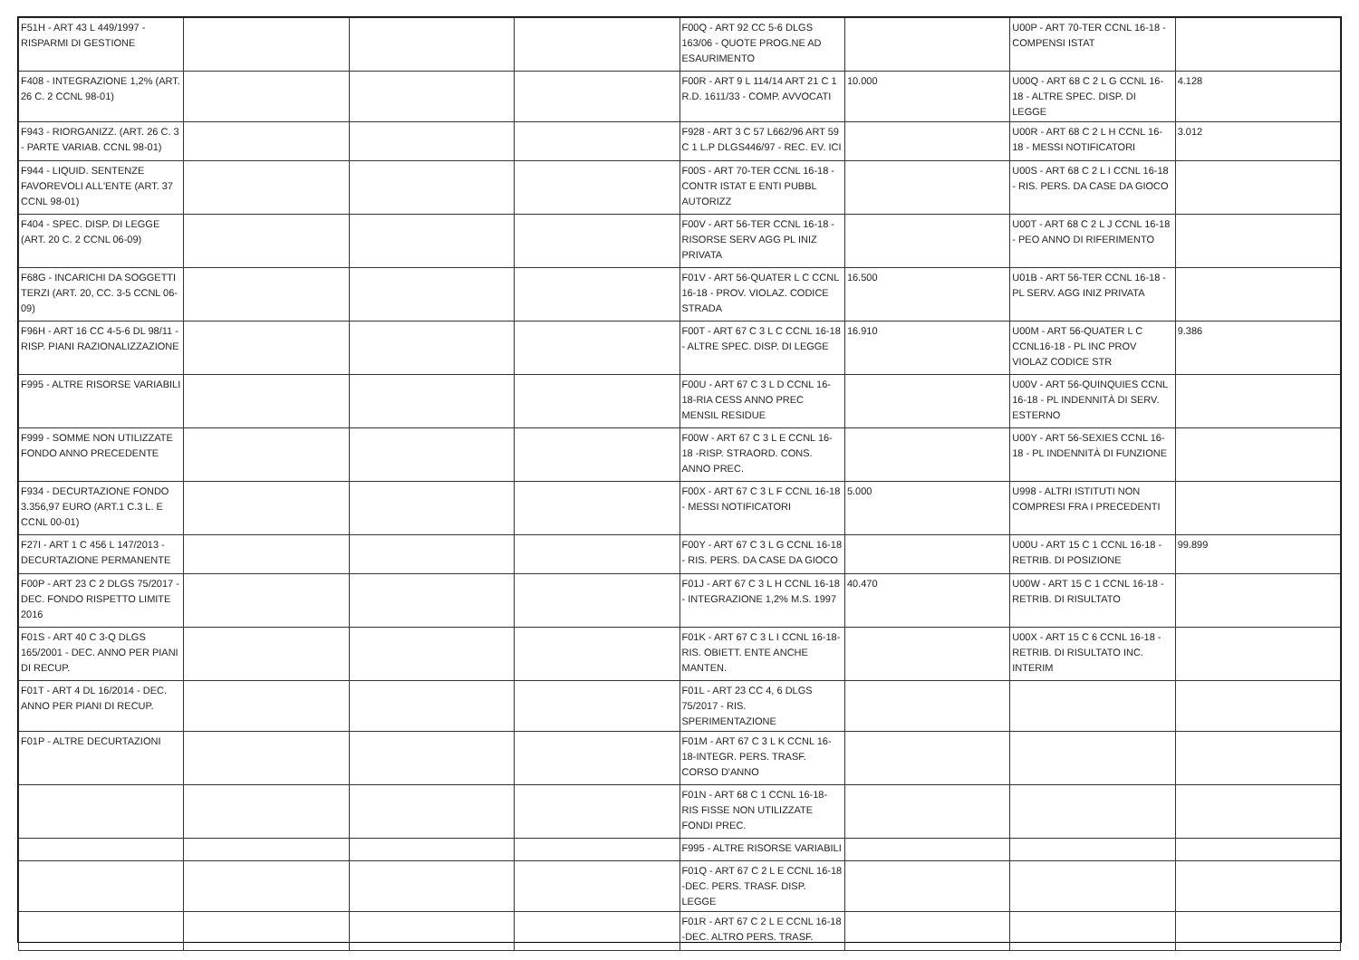| F51H - ART 43 L 449/1997 - RISPARMI DI GESTIONE | | | | F00Q - ART 92 CC 5-6 DLGS 163/06 - QUOTE PROG.NE AD ESAURIMENTO | | U00P - ART 70-TER CCNL 16-18 - COMPENSI ISTAT | |
| F408 - INTEGRAZIONE 1,2% (ART. 26 C. 2 CCNL 98-01) | | | | F00R - ART 9 L 114/14 ART 21 C 1 R.D. 1611/33 - COMP. AVVOCATI | 10.000 | U00Q - ART 68 C 2 L G CCNL 16-18 - ALTRE SPEC. DISP. DI LEGGE | 4.128 |
| F943 - RIORGANIZZ. (ART. 26 C. 3 - PARTE VARIAB. CCNL 98-01) | | | | F928 - ART 3 C 57 L662/96 ART 59 C 1 L.P DLGS446/97 - REC. EV. ICI | | U00R - ART 68 C 2 L H CCNL 16-18 - MESSI NOTIFICATORI | 3.012 |
| F944 - LIQUID. SENTENZE FAVOREVOLI ALL'ENTE (ART. 37 CCNL 98-01) | | | | F00S - ART 70-TER CCNL 16-18 - CONTR ISTAT E ENTI PUBBL AUTORIZZ | | U00S - ART 68 C 2 L I CCNL 16-18 - RIS. PERS. DA CASE DA GIOCO | |
| F404 - SPEC. DISP. DI LEGGE (ART. 20 C. 2 CCNL 06-09) | | | | F00V - ART 56-TER CCNL 16-18 - RISORSE SERV AGG PL INIZ PRIVATA | | U00T - ART 68 C 2 L J CCNL 16-18 - PEO ANNO DI RIFERIMENTO | |
| F68G - INCARICHI DA SOGGETTI TERZI (ART. 20, CC. 3-5 CCNL 06-09) | | | | F01V - ART 56-QUATER L C CCNL 16-18 - PROV. VIOLAZ. CODICE STRADA | 16.500 | U01B - ART 56-TER CCNL 16-18 - PL SERV. AGG INIZ PRIVATA | |
| F96H - ART 16 CC 4-5-6 DL 98/11 - RISP. PIANI RAZIONALIZZAZIONE | | | | F00T - ART 67 C 3 L C CCNL 16-18 - ALTRE SPEC. DISP. DI LEGGE | 16.910 | U00M - ART 56-QUATER L C CCNL16-18 - PL INC PROV VIOLAZ CODICE STR | 9.386 |
| F995 - ALTRE RISORSE VARIABILI | | | | F00U - ART 67 C 3 L D CCNL 16-18-RIA CESS ANNO PREC MENSIL RESIDUE | | U00V - ART 56-QUINQUIES CCNL 16-18 - PL INDENNITÀ DI SERV. ESTERNO | |
| F999 - SOMME NON UTILIZZATE FONDO ANNO PRECEDENTE | | | | F00W - ART 67 C 3 L E CCNL 16-18 -RISP. STRAORD. CONS. ANNO PREC. | | U00Y - ART 56-SEXIES CCNL 16-18 - PL INDENNITÀ DI FUNZIONE | |
| F934 - DECURTAZIONE FONDO 3.356,97 EURO (ART.1 C.3 L. E CCNL 00-01) | | | | F00X - ART 67 C 3 L F CCNL 16-18 - MESSI NOTIFICATORI | 5.000 | U998 - ALTRI ISTITUTI NON COMPRESI FRA I PRECEDENTI | |
| F27I - ART 1 C 456 L 147/2013 - DECURTAZIONE PERMANENTE | | | | F00Y - ART 67 C 3 L G CCNL 16-18 - RIS. PERS. DA CASE DA GIOCO | | U00U - ART 15 C 1 CCNL 16-18 - RETRIB. DI POSIZIONE | 99.899 |
| F00P - ART 23 C 2 DLGS 75/2017 - DEC. FONDO RISPETTO LIMITE 2016 | | | | F01J - ART 67 C 3 L H CCNL 16-18 - INTEGRAZIONE 1,2% M.S. 1997 | 40.470 | U00W - ART 15 C 1 CCNL 16-18 - RETRIB. DI RISULTATO | |
| F01S - ART 40 C 3-Q DLGS 165/2001 - DEC. ANNO PER PIANI DI RECUP. | | | | F01K - ART 67 C 3 L I CCNL 16-18-RIS. OBIETT. ENTE ANCHE MANTEN. | | U00X - ART 15 C 6 CCNL 16-18 - RETRIB. DI RISULTATO INC. INTERIM | |
| F01T - ART 4 DL 16/2014 - DEC. ANNO PER PIANI DI RECUP. | | | | F01L - ART 23 CC 4, 6 DLGS 75/2017 - RIS. SPERIMENTAZIONE | | | |
| F01P - ALTRE DECURTAZIONI | | | | F01M - ART 67 C 3 L K CCNL 16-18-INTEGR. PERS. TRASF. CORSO D'ANNO | | | |
| | | | | F01N - ART 68 C 1 CCNL 16-18-RIS FISSE NON UTILIZZATE FONDI PREC. | | | |
| | | | | F995 - ALTRE RISORSE VARIABILI | | | |
| | | | | F01Q - ART 67 C 2 L E CCNL 16-18 -DEC. PERS. TRASF. DISP. LEGGE | | | |
| | | | | F01R - ART 67 C 2 L E CCNL 16-18 -DEC. ALTRO PERS. TRASF. | | | |